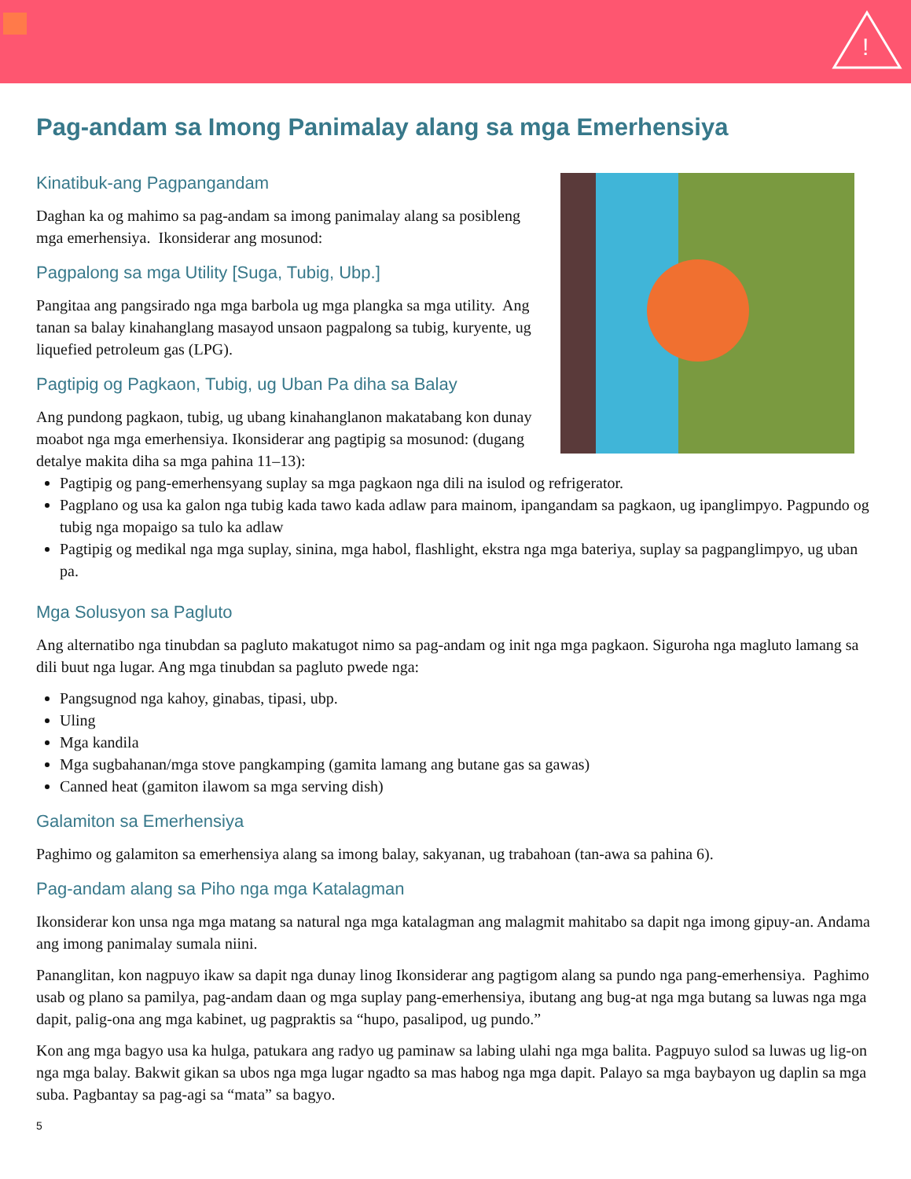!
Pag-andam sa Imong Panimalay alang sa mga Emerhensiya
Kinatibuk-ang Pagpangandam
Daghan ka og mahimo sa pag-andam sa imong panimalay alang sa posibleng mga emerhensiya. Ikonsiderar ang mosunod:
Pagpalong sa mga Utility [Suga, Tubig, Ubp.]
Pangitaa ang pangsirado nga mga barbola ug mga plangka sa mga utility. Ang tanan sa balay kinahanglang masayod unsaon pagpalong sa tubig, kuryente, ug liquefied petroleum gas (LPG).
Pagtipig og Pagkaon, Tubig, ug Uban Pa diha sa Balay
Ang pundong pagkaon, tubig, ug ubang kinahanglanon makatabang kon dunay moabot nga mga emerhensiya. Ikonsiderar ang pagtipig sa mosunod: (dugang detalye makita diha sa mga pahina 11–13):
Pagtipig og pang-emerhensyang suplay sa mga pagkaon nga dili na isulod og refrigerator.
Pagplano og usa ka galon nga tubig kada tawo kada adlaw para mainom, ipangandam sa pagkaon, ug ipanglimpyo. Pagpundo og tubig nga mopaigo sa tulo ka adlaw
Pagtipig og medikal nga mga suplay, sinina, mga habol, flashlight, ekstra nga mga bateriya, suplay sa pagpanglimpyo, ug uban pa.
Mga Solusyon sa Pagluto
Ang alternatibo nga tinubdan sa pagluto makatugot nimo sa pag-andam og init nga mga pagkaon. Siguroha nga magluto lamang sa dili buut nga lugar. Ang mga tinubdan sa pagluto pwede nga:
Pangsugnod nga kahoy, ginabas, tipasi, ubp.
Uling
Mga kandila
Mga sugbahanan/mga stove pangkamping (gamita lamang ang butane gas sa gawas)
Canned heat (gamiton ilawom sa mga serving dish)
Galamiton sa Emerhensiya
Paghimo og galamiton sa emerhensiya alang sa imong balay, sakyanan, ug trabahoan (tan-awa sa pahina 6).
Pag-andam alang sa Piho nga mga Katalagman
Ikonsiderar kon unsa nga mga matang sa natural nga mga katalagman ang malagmit mahitabo sa dapit nga imong gipuy-an. Andama ang imong panimalay sumala niini.
Pananglitan, kon nagpuyo ikaw sa dapit nga dunay linog Ikonsiderar ang pagtigom alang sa pundo nga pang-emerhensiya. Paghimo usab og plano sa pamilya, pag-andam daan og mga suplay pang-emerhensiya, ibutang ang bug-at nga mga butang sa luwas nga mga dapit, palig-ona ang mga kabinet, ug pagpraktis sa “hupo, pasalipod, ug pundo.”
Kon ang mga bagyo usa ka hulga, patukara ang radyo ug paminaw sa labing ulahi nga mga balita. Pagpuyo sulod sa luwas ug lig-on nga mga balay. Bakwit gikan sa ubos nga mga lugar ngadto sa mas habog nga mga dapit. Palayo sa mga baybayon ug daplin sa mga suba. Pagbantay sa pag-agi sa “mata” sa bagyo.
5